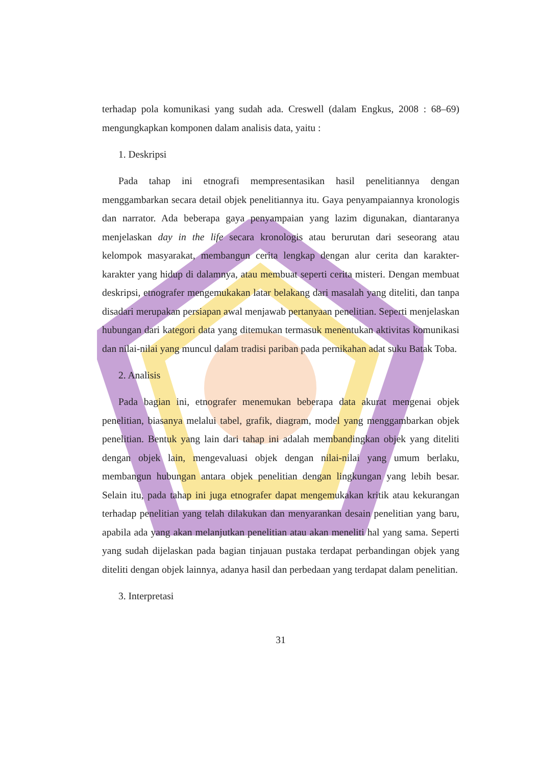terhadap pola komunikasi yang sudah ada. Creswell (dalam Engkus, 2008 : 68–69) mengungkapkan komponen dalam analisis data, yaitu :
1. Deskripsi
Pada tahap ini etnografi mempresentasikan hasil penelitiannya dengan menggambarkan secara detail objek penelitiannya itu. Gaya penyampaiannya kronologis dan narrator. Ada beberapa gaya penyampaian yang lazim digunakan, diantaranya menjelaskan day in the life secara kronologis atau berurutan dari seseorang atau kelompok masyarakat, membangun cerita lengkap dengan alur cerita dan karakter-karakter yang hidup di dalamnya, atau membuat seperti cerita misteri. Dengan membuat deskripsi, etnografer mengemukakan latar belakang dari masalah yang diteliti, dan tanpa disadari merupakan persiapan awal menjawab pertanyaan penelitian. Seperti menjelaskan hubungan dari kategori data yang ditemukan termasuk menentukan aktivitas komunikasi dan nilai-nilai yang muncul dalam tradisi pariban pada pernikahan adat suku Batak Toba.
2. Analisis
Pada bagian ini, etnografer menemukan beberapa data akurat mengenai objek penelitian, biasanya melalui tabel, grafik, diagram, model yang menggambarkan objek penelitian. Bentuk yang lain dari tahap ini adalah membandingkan objek yang diteliti dengan objek lain, mengevaluasi objek dengan nilai-nilai yang umum berlaku, membangun hubungan antara objek penelitian dengan lingkungan yang lebih besar. Selain itu, pada tahap ini juga etnografer dapat mengemukakan kritik atau kekurangan terhadap penelitian yang telah dilakukan dan menyarankan desain penelitian yang baru, apabila ada yang akan melanjutkan penelitian atau akan meneliti hal yang sama. Seperti yang sudah dijelaskan pada bagian tinjauan pustaka terdapat perbandingan objek yang diteliti dengan objek lainnya, adanya hasil dan perbedaan yang terdapat dalam penelitian.
3. Interpretasi
31